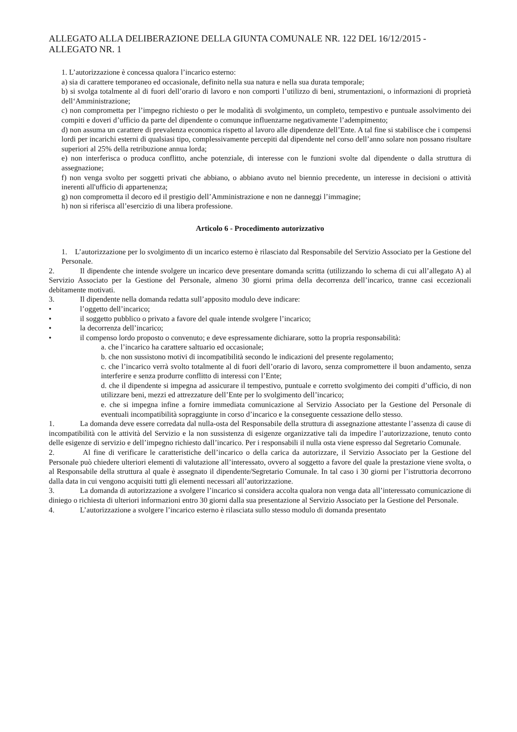ALLEGATO ALLA DELIBERAZIONE DELLA GIUNTA COMUNALE NR. 122 DEL 16/12/2015 - ALLEGATO NR. 1
1. L’autorizzazione è concessa qualora l’incarico esterno:
a) sia di carattere temporaneo ed occasionale, definito nella sua natura e nella sua durata temporale;
b) si svolga totalmente al di fuori dell’orario di lavoro e non comporti l’utilizzo di beni, strumentazioni, o informazioni di proprietà dell‘Amministrazione;
c) non comprometta per l’impegno richiesto o per le modalità di svolgimento, un completo, tempestivo e puntuale assolvimento dei compiti e doveri d’ufficio da parte del dipendente o comunque influenzarne negativamente l’adempimento;
d) non assuma un carattere di prevalenza economica rispetto al lavoro alle dipendenze dell’Ente. A tal fine si stabilisce che i compensi lordi per incarichi esterni di qualsiasi tipo, complessivamente percepiti dal dipendente nel corso dell’anno solare non possano risultare superiori al 25% della retribuzione annua lorda;
e) non interferisca o produca conflitto, anche potenziale, di interesse con le funzioni svolte dal dipendente o dalla struttura di assegnazione;
f) non venga svolto per soggetti privati che abbiano, o abbiano avuto nel biennio precedente, un interesse in decisioni o attività inerenti all'ufficio di appartenenza;
g) non comprometta il decoro ed il prestigio dell’Amministrazione e non ne danneggi l’immagine;
h) non si riferisca all’esercizio di una libera professione.
Articolo 6 - Procedimento autorizzativo
1. L’autorizzazione per lo svolgimento di un incarico esterno è rilasciato dal Responsabile del Servizio Associato per la Gestione del Personale.
2. Il dipendente che intende svolgere un incarico deve presentare domanda scritta (utilizzando lo schema di cui all’allegato A) al Servizio Associato per la Gestione del Personale, almeno 30 giorni prima della decorrenza dell’incarico, tranne casi eccezionali debitamente motivati.
3. Il dipendente nella domanda redatta sull’apposito modulo deve indicare:
• l’oggetto dell’incarico;
• il soggetto pubblico o privato a favore del quale intende svolgere l’incarico;
• la decorrenza dell’incarico;
• il compenso lordo proposto o convenuto; e deve espressamente dichiarare, sotto la propria responsabilità:
a. che l’incarico ha carattere saltuario ed occasionale;
b. che non sussistono motivi di incompatibilità secondo le indicazioni del presente regolamento;
c. che l’incarico verrà svolto totalmente al di fuori dell’orario di lavoro, senza compromettere il buon andamento, senza interferire e senza produrre conflitto di interessi con l’Ente;
d. che il dipendente si impegna ad assicurare il tempestivo, puntuale e corretto svolgimento dei compiti d’ufficio, di non utilizzare beni, mezzi ed attrezzature dell’Ente per lo svolgimento dell’incarico;
e. che si impegna infine a fornire immediata comunicazione al Servizio Associato per la Gestione del Personale di eventuali incompatibilità sopraggiunte in corso d’incarico e la conseguente cessazione dello stesso.
1. La domanda deve essere corredata dal nulla-osta del Responsabile della struttura di assegnazione attestante l’assenza di cause di incompatibilità con le attività del Servizio e la non sussistenza di esigenze organizzative tali da impedire l’autorizzazione, tenuto conto delle esigenze di servizio e dell’impegno richiesto dall’incarico. Per i responsabili il nulla osta viene espresso dal Segretario Comunale.
2. Al fine di verificare le caratteristiche dell’incarico o della carica da autorizzare, il Servizio Associato per la Gestione del Personale può chiedere ulteriori elementi di valutazione all’interessato, ovvero al soggetto a favore del quale la prestazione viene svolta, o al Responsabile della struttura al quale è assegnato il dipendente/Segretario Comunale. In tal caso i 30 giorni per l’istruttoria decorrono dalla data in cui vengono acquisiti tutti gli elementi necessari all’autorizzazione.
3. La domanda di autorizzazione a svolgere l’incarico si considera accolta qualora non venga data all’interessato comunicazione di diniego o richiesta di ulteriori informazioni entro 30 giorni dalla sua presentazione al Servizio Associato per la Gestione del Personale.
4. L’autorizzazione a svolgere l’incarico esterno è rilasciata sullo stesso modulo di domanda presentato